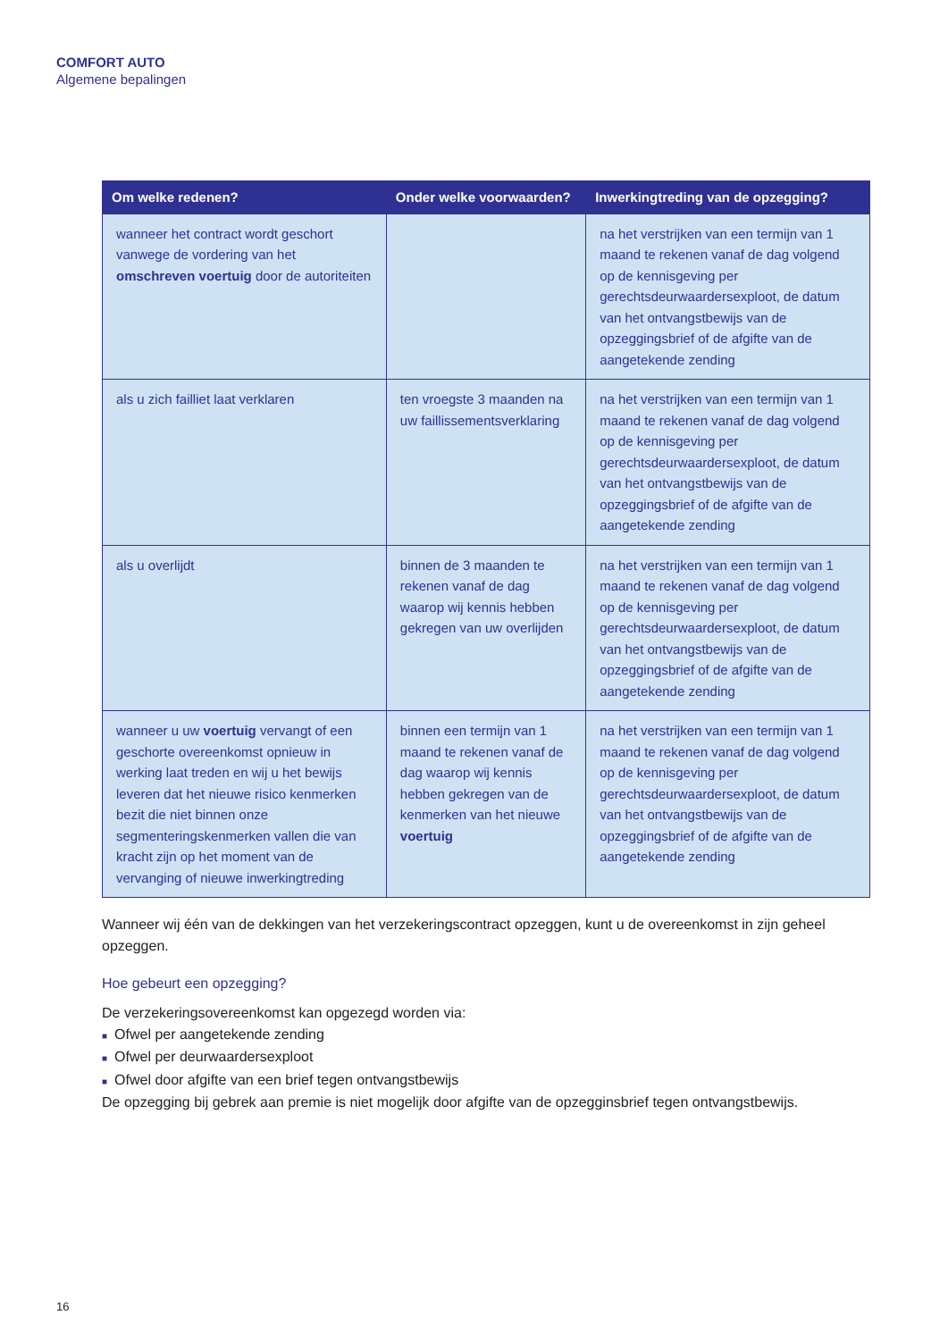COMFORT AUTO
Algemene bepalingen
| Om welke redenen? | Onder welke voorwaarden? | Inwerkingtreding van de opzegging? |
| --- | --- | --- |
| wanneer het contract wordt geschort vanwege de vordering van het omschreven voertuig door de autoriteiten | | na het verstrijken van een termijn van 1 maand te rekenen vanaf de dag volgend op de kennisgeving per gerechtsdeurwaardersexploot, de datum van het ontvangstbewijs van de opzeggingsbrief of de afgifte van de aangetekende zending |
| als u zich failliet laat verklaren | ten vroegste 3 maanden na uw faillissementsverklaring | na het verstrijken van een termijn van 1 maand te rekenen vanaf de dag volgend op de kennisgeving per gerechtsdeurwaardersexploot, de datum van het ontvangstbewijs van de opzeggingsbrief of de afgifte van de aangetekende zending |
| als u overlijdt | binnen de 3 maanden te rekenen vanaf de dag waarop wij kennis hebben gekregen van uw overlijden | na het verstrijken van een termijn van 1 maand te rekenen vanaf de dag volgend op de kennisgeving per gerechtsdeurwaardersexploot, de datum van het ontvangstbewijs van de opzeggingsbrief of de afgifte van de aangetekende zending |
| wanneer u uw voertuig vervangt of een geschorte overeenkomst opnieuw in werking laat treden en wij u het bewijs leveren dat het nieuwe risico kenmerken bezit die niet binnen onze segmenteringskenmerken vallen die van kracht zijn op het moment van de vervanging of nieuwe inwerkingtreding | binnen een termijn van 1 maand te rekenen vanaf de dag waarop wij kennis hebben gekregen van de kenmerken van het nieuwe voertuig | na het verstrijken van een termijn van 1 maand te rekenen vanaf de dag volgend op de kennisgeving per gerechtsdeurwaardersexploot, de datum van het ontvangstbewijs van de opzeggingsbrief of de afgifte van de aangetekende zending |
Wanneer wij één van de dekkingen van het verzekeringscontract opzeggen, kunt u de overeenkomst in zijn geheel opzeggen.
Hoe gebeurt een opzegging?
De verzekeringsovereenkomst kan opgezegd worden via:
■ Ofwel per aangetekende zending
■ Ofwel per deurwaardersexploot
■ Ofwel door afgifte van een brief tegen ontvangstbewijs
De opzegging bij gebrek aan premie is niet mogelijk door afgifte van de opzegginsbrief tegen ontvangstbewijs.
16